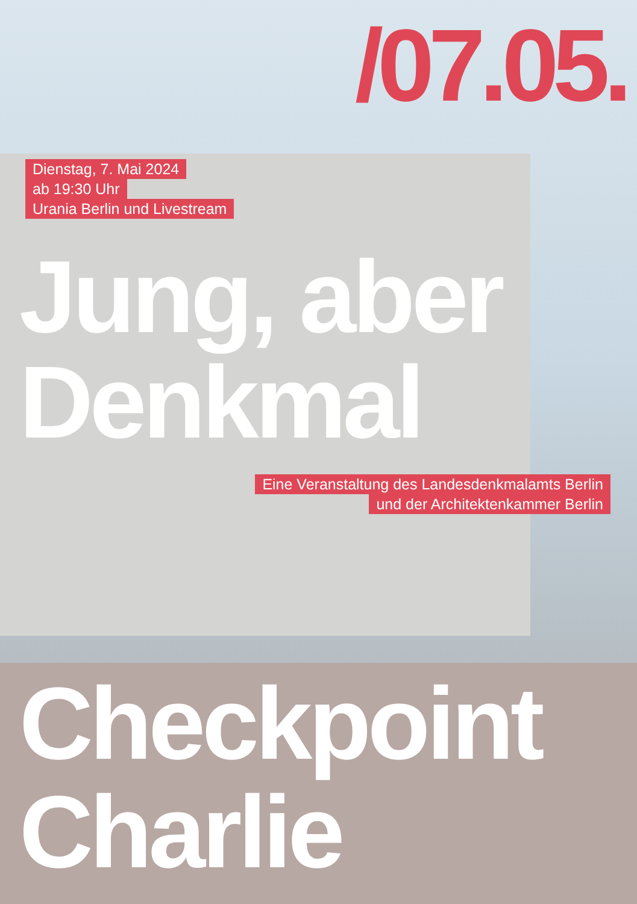/07.05.
Dienstag, 7. Mai 2024
ab 19:30 Uhr
Urania Berlin und Livestream
Jung, aber
Denkmal
Eine Veranstaltung des Landesdenkmalamts Berlin
und der Architektenkammer Berlin
Checkpoint
Charlie